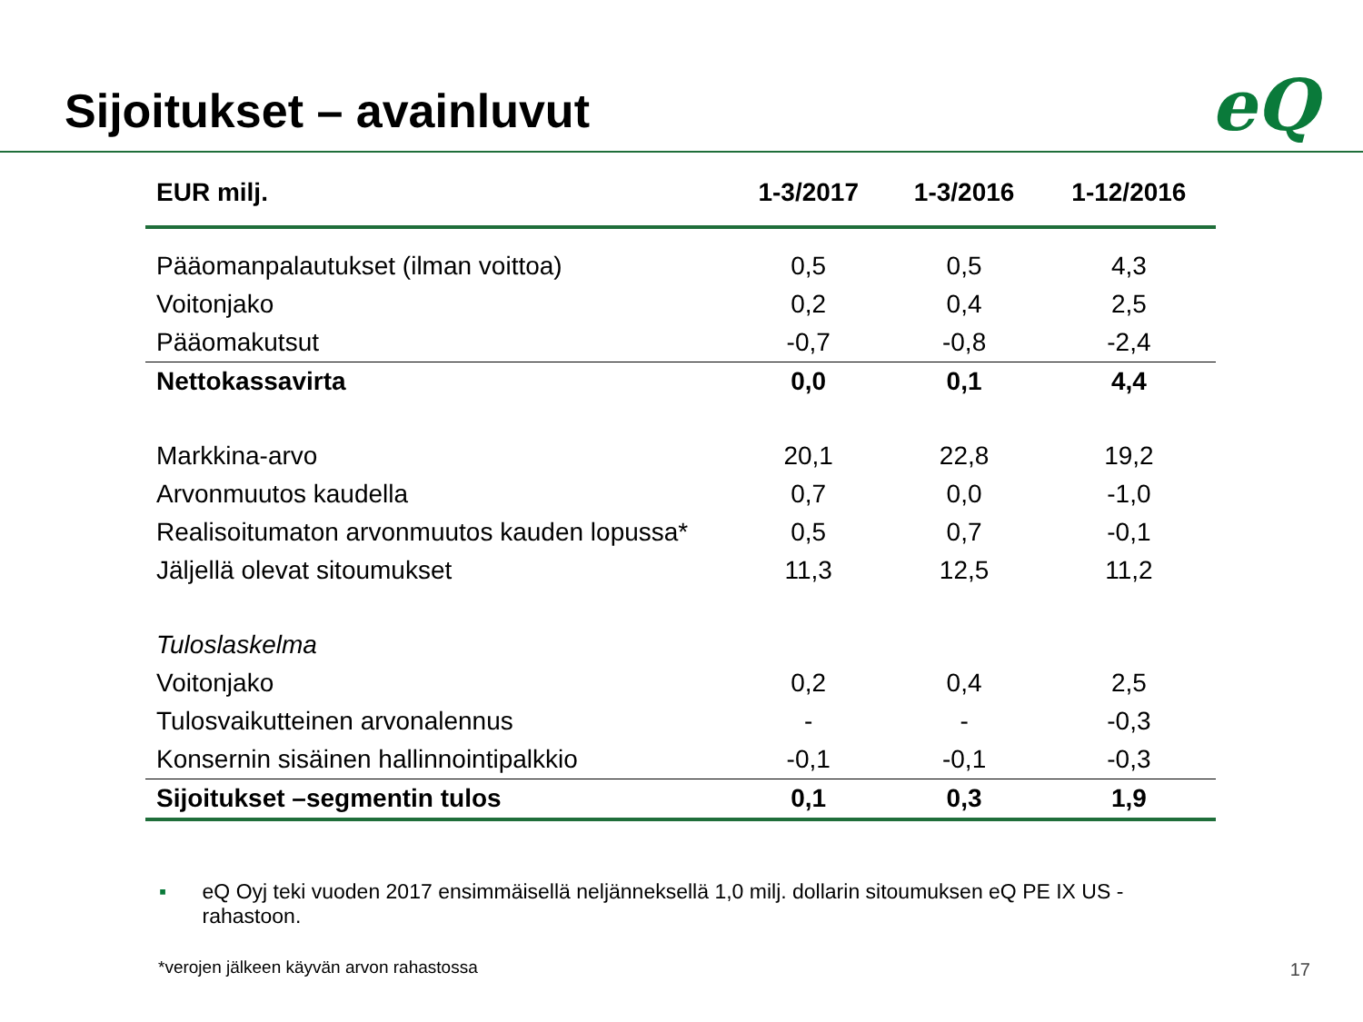Sijoitukset – avainluvut eQ
| EUR milj. | 1-3/2017 | 1-3/2016 | 1-12/2016 |
| --- | --- | --- | --- |
| Pääomanpalautukset (ilman voittoa) | 0,5 | 0,5 | 4,3 |
| Voitonjako | 0,2 | 0,4 | 2,5 |
| Pääomakutsut | -0,7 | -0,8 | -2,4 |
| Nettokassavirta | 0,0 | 0,1 | 4,4 |
| Markkina-arvo | 20,1 | 22,8 | 19,2 |
| Arvonmuutos kaudella | 0,7 | 0,0 | -1,0 |
| Realisoitumaton arvonmuutos kauden lopussa* | 0,5 | 0,7 | -0,1 |
| Jäljellä olevat sitoumukset | 11,3 | 12,5 | 11,2 |
| Tuloslaskelma | | | |
| Voitonjako | 0,2 | 0,4 | 2,5 |
| Tulosvaikutteinen arvonalennus | - | - | -0,3 |
| Konsernin sisäinen hallinnointipalkkio | -0,1 | -0,1 | -0,3 |
| Sijoitukset –segmentin tulos | 0,1 | 0,3 | 1,9 |
▪ eQ Oyj teki vuoden 2017 ensimmäisellä neljänneksellä 1,0 milj. dollarin sitoumuksen eQ PE IX US -rahastoon.
*verojen jälkeen käyvän arvon rahastossa
17